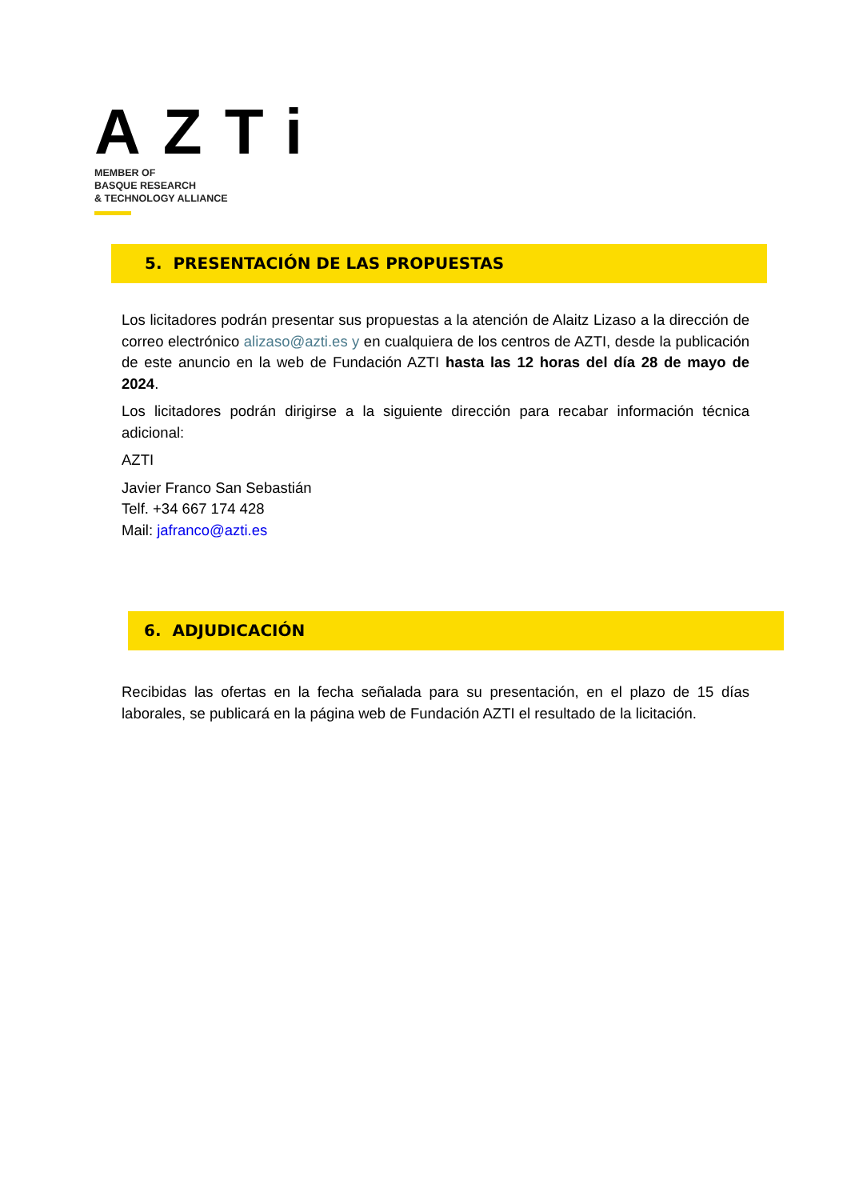AZTi
MEMBER OF
BASQUE RESEARCH
& TECHNOLOGY ALLIANCE
5. PRESENTACIÓN DE LAS PROPUESTAS
Los licitadores podrán presentar sus propuestas a la atención de Alaitz Lizaso a la dirección de correo electrónico alizaso@azti.es y en cualquiera de los centros de AZTI, desde la publicación de este anuncio en la web de Fundación AZTI hasta las 12 horas del día 28 de mayo de 2024.
Los licitadores podrán dirigirse a la siguiente dirección para recabar información técnica adicional:
AZTI
Javier Franco San Sebastián
Telf. +34 667 174 428
Mail: jafranco@azti.es
6. ADJUDICACIÓN
Recibidas las ofertas en la fecha señalada para su presentación, en el plazo de 15 días laborales, se publicará en la página web de Fundación AZTI el resultado de la licitación.